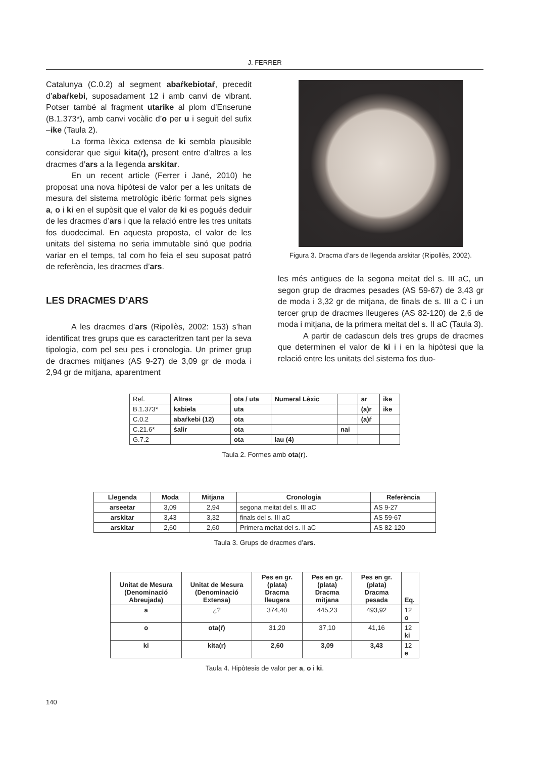J. FERRER
Catalunya (C.0.2) al segment abaŕkebiotaŕ, precedit d’abaŕkebi, suposadament 12 i amb canvi de vibrant. Potser també al fragment utarike al plom d’Enserune (B.1.373*), amb canvi vocàlic d’o per u i seguit del sufix –ike (Taula 2).
La forma lèxica extensa de ki sembla plausible considerar que sigui kita(r), present entre d’altres a les dracmes d’ars a la llegenda arskitar.
En un recent article (Ferrer i Jané, 2010) he proposat una nova hipòtesi de valor per a les unitats de mesura del sistema metrològic ibèric format pels signes a, o i ki en el supòsit que el valor de ki es pogués deduir de les dracmes d’ars i que la relació entre les tres unitats fos duodecimal. En aquesta proposta, el valor de les unitats del sistema no seria immutable sinó que podria variar en el temps, tal com ho feia el seu suposat patró de referència, les dracmes d’ars.
LES DRACMES D’ARS
A les dracmes d’ars (Ripollès, 2002: 153) s’han identificat tres grups que es caracteritzen tant per la seva tipologia, com pel seu pes i cronologia. Un primer grup de dracmes mitjanes (AS 9-27) de 3,09 gr de moda i 2,94 gr de mitjana, aparentment
Figura 3. Dracma d’ars de llegenda arskitar (Ripollès, 2002).
les més antigues de la segona meitat del s. III aC, un segon grup de dracmes pesades (AS 59-67) de 3,43 gr de moda i 3,32 gr de mitjana, de finals de s. III a C i un tercer grup de dracmes lleugeres (AS 82-120) de 2,6 de moda i mitjana, de la primera meitat del s. II aC (Taula 3).
A partir de cadascun dels tres grups de dracmes que determinen el valor de ki i i en la hipòtesi que la relació entre les unitats del sistema fos duo-
| Ref. | Altres | ota / uta | Numeral Lèxic | | ar | ike |
| B.1.373* | kabiela | uta | | | (a)r | ike |
| C.0.2 | abaŕkebi (12) | ota | | | (a)ŕ | |
| C.21.6* | śalir | ota | | nai | | |
| G.7.2 | | ota | lau (4) | | | |
Taula 2. Formes amb ota(r).
| Llegenda | Moda | Mitjana | Cronologia | Referència |
| --- | --- | --- | --- | --- |
| arseetar | 3,09 | 2,94 | segona meitat del s. III aC | AS 9-27 |
| arskitar | 3,43 | 3,32 | finals del s. III aC | AS 59-67 |
| arskitar | 2,60 | 2,60 | Primera meitat del s. II aC | AS 82-120 |
Taula 3. Grups de dracmes d’ars.
| Unitat de Mesura (Denominació Abreujada) | Unitat de Mesura (Denominació Extensa) | Pes en gr. (plata) Dracma lleugera | Pes en gr. (plata) Dracma mitjana | Pes en gr. (plata) Dracma pesada | Eq. |
| --- | --- | --- | --- | --- | --- |
| a | ¿? | 374,40 | 445,23 | 493,92 | 12 o |
| o | ota(ŕ) | 31,20 | 37,10 | 41,16 | 12 ki |
| ki | kita(r) | 2,60 | 3,09 | 3,43 | 12 e |
Taula 4. Hipòtesis de valor per a, o i ki.
140